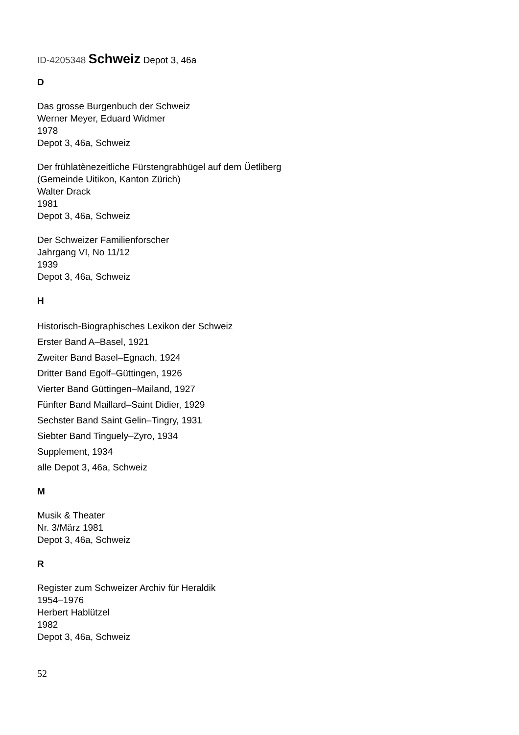ID-4205348 Schweiz Depot 3, 46a
D
Das grosse Burgenbuch der Schweiz
Werner Meyer, Eduard Widmer
1978
Depot 3, 46a, Schweiz
Der frühlatènezeitliche Fürstengrabhügel auf dem Üetliberg
(Gemeinde Uitikon, Kanton Zürich)
Walter Drack
1981
Depot 3, 46a, Schweiz
Der Schweizer Familienforscher
Jahrgang VI, No 11/12
1939
Depot 3, 46a, Schweiz
H
Historisch-Biographisches Lexikon der Schweiz
Erster Band A–Basel, 1921
Zweiter Band Basel–Egnach, 1924
Dritter Band Egolf–Güttingen, 1926
Vierter Band Güttingen–Mailand, 1927
Fünfter Band Maillard–Saint Didier, 1929
Sechster Band Saint Gelin–Tingry, 1931
Siebter Band Tinguely–Zyro, 1934
Supplement, 1934
alle Depot 3, 46a, Schweiz
M
Musik & Theater
Nr. 3/März 1981
Depot 3, 46a, Schweiz
R
Register zum Schweizer Archiv für Heraldik
1954–1976
Herbert Hablützel
1982
Depot 3, 46a, Schweiz
52